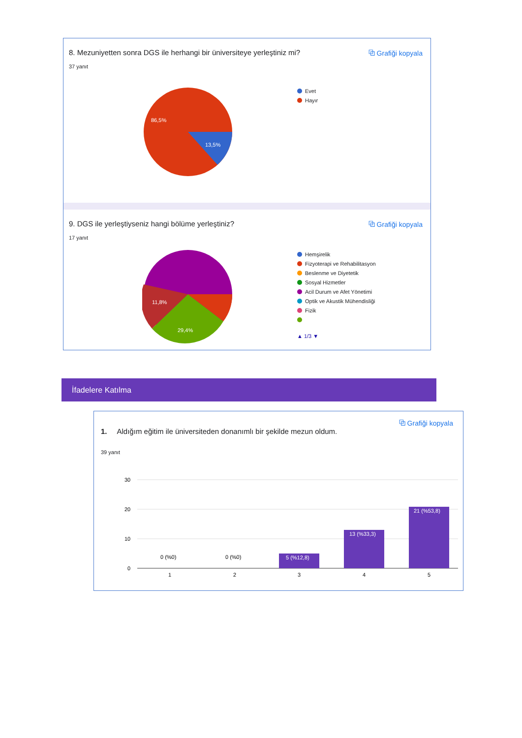⧉ Grafiği kopyala
8. Mezuniyetten sonra DGS ile herhangi bir üniversiteye yerleştiniz mi?
37 yanıt
86,5%
13,5%
Evet
Hayır
⧉ Grafiği kopyala
9. DGS ile yerleştiyseniz hangi bölüme yerleştiniz?
17 yanıt
11,8%
29,4%
Hemşirelik
Fizyoterapi ve Rehabilitasyon
Beslenme ve Diyetetik
Sosyal Hizmetler
Acil Durum ve Afet Yönetimi
Optik ve Akustik Mühendisliği
Fizik
▲ 1/3 ▼
İfadelere Katılma
⧉ Grafiği kopyala
1. Aldığım eğitim ile üniversiteden donanımlı bir şekilde mezun oldum.
39 yanıt
30
20
10
0
0 (%0)
0 (%0)
5 (%12,8)
13 (%33,3)
21 (%53,8)
1
2
3
4
5